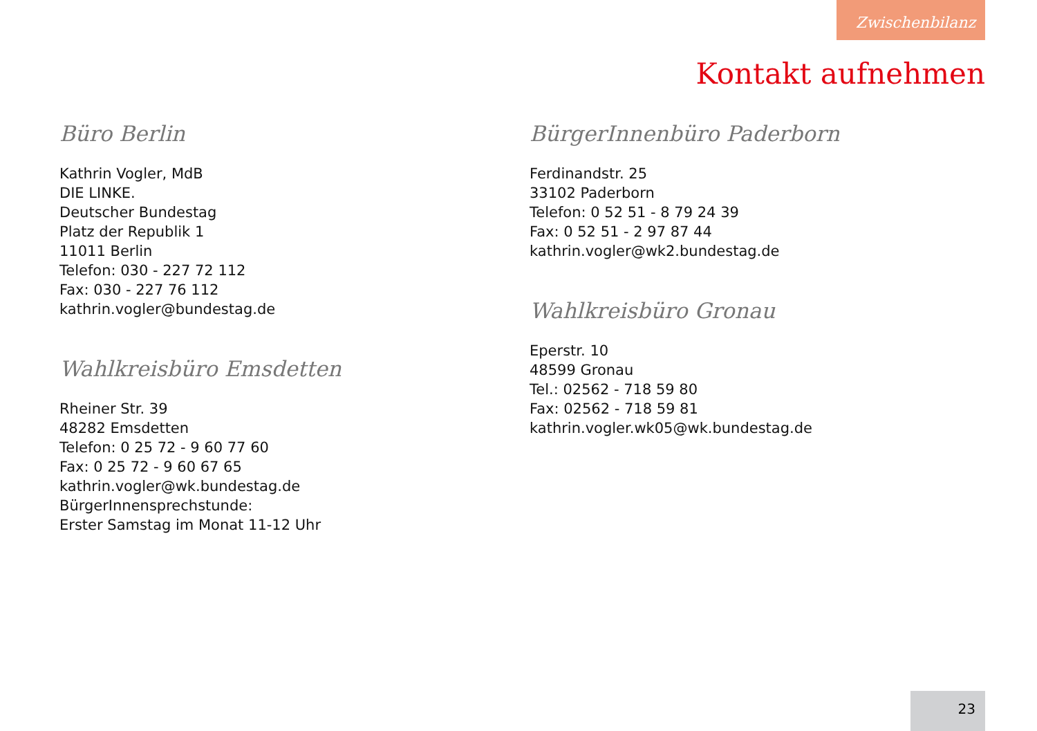Zwischenbilanz
Kontakt aufnehmen
Büro Berlin
Kathrin Vogler, MdB
DIE LINKE.
Deutscher Bundestag
Platz der Republik 1
11011 Berlin
Telefon: 030 - 227 72 112
Fax: 030 - 227 76 112
kathrin.vogler@bundestag.de
Wahlkreisbüro Emsdetten
Rheiner Str. 39
48282 Emsdetten
Telefon: 0 25 72 - 9 60 77 60
Fax: 0 25 72 - 9 60 67 65
kathrin.vogler@wk.bundestag.de
BürgerInnensprechstunde:
Erster Samstag im Monat 11-12 Uhr
BürgerInnenbüro Paderborn
Ferdinandstr. 25
33102 Paderborn
Telefon: 0 52 51 - 8 79 24 39
Fax: 0 52 51 - 2 97 87 44
kathrin.vogler@wk2.bundestag.de
Wahlkreisbüro Gronau
Eperstr. 10
48599 Gronau
Tel.: 02562 - 718 59 80
Fax: 02562 - 718 59 81
kathrin.vogler.wk05@wk.bundestag.de
23